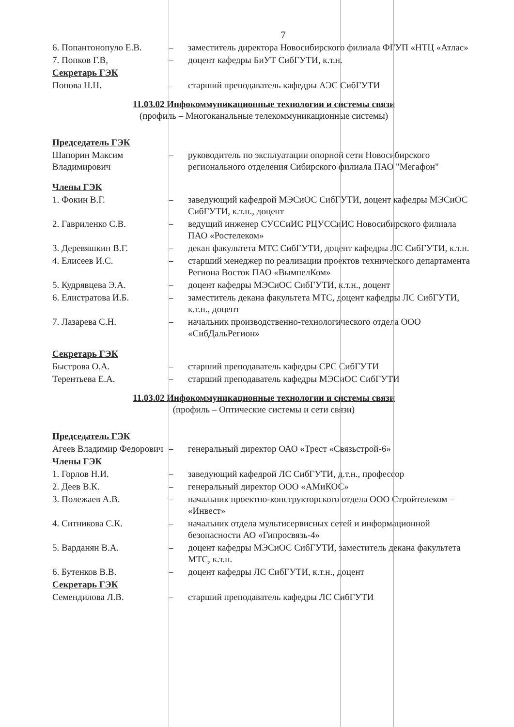7
| 6. Попантонопуло Е.В. | – | заместитель директора Новосибирского филиала ФГУП «НТЦ «Атлас» |
| 7. Попков Г.В, | – | доцент кафедры БиУТ СибГУТИ, к.т.н. |
| Секретарь ГЭК | | |
| Попова Н.Н. | – | старший преподаватель кафедры АЭС СибГУТИ |
11.03.02 Инфокоммуникационные технологии и системы связи
(профиль – Многоканальные телекоммуникационные системы)
| Председатель ГЭК | | |
| Шапорин Максим Владимирович | – | руководитель по эксплуатации опорной сети Новосибирского регионального отделения Сибирского филиала ПАО "Мегафон" |
| Члены ГЭК | | |
| 1. Фокин В.Г. | – | заведующий кафедрой МЭСиОС СибГУТИ, доцент кафедры МЭСиОС СибГУТИ, к.т.н., доцент |
| 2. Гавриленко С.В. | – | ведущий инженер СУССиИС РЦУССиИС Новосибирского филиала ПАО «Ростелеком» |
| 3. Деревяшкин В.Г. | – | декан факультета МТС СибГУТИ, доцент кафедры ЛС СибГУТИ, к.т.н. |
| 4. Елисеев И.С. | – | старший менеджер по реализации проектов технического департамента Региона Восток ПАО «ВымпелКом» |
| 5. Кудрявцева Э.А. | – | доцент кафедры МЭСиОС СибГУТИ, к.т.н., доцент |
| 6. Елистратова И.Б. | – | заместитель декана факультета МТС, доцент кафедры ЛС СибГУТИ, к.т.н., доцент |
| 7. Лазарева С.Н. | – | начальник производственно-технологического отдела ООО «СибДальРегион» |
| Секретарь ГЭК | | |
| Быстрова О.А. | – | старший преподаватель кафедры СРС СибГУТИ |
| Терентьева Е.А. | – | старший преподаватель кафедры МЭСиОС СибГУТИ |
11.03.02 Инфокоммуникационные технологии и системы связи
(профиль – Оптические системы и сети связи)
| Председатель ГЭК | | |
| Агеев Владимир Федорович | – | генеральный директор ОАО «Трест «Связьстрой-6» |
| Члены ГЭК | | |
| 1. Горлов Н.И. | – | заведующий кафедрой ЛС СибГУТИ, д.т.н., профессор |
| 2. Деев В.К. | – | генеральный директор ООО «АМиКОС» |
| 3. Полежаев А.В. | – | начальник проектно-конструкторского отдела ООО Стройтелеком – «Инвест» |
| 4. Ситникова С.К. | – | начальник отдела мультисервисных сетей и информационной безопасности АО «Гипросвязь-4» |
| 5. Варданян В.А. | – | доцент кафедры МЭСиОС СибГУТИ, заместитель декана факультета МТС, к.т.н. |
| 6. Бутенков В.В. | – | доцент кафедры ЛС СибГУТИ, к.т.н., доцент |
| Секретарь ГЭК | | |
| Семендилова Л.В. | – | старший преподаватель кафедры ЛС СибГУТИ |